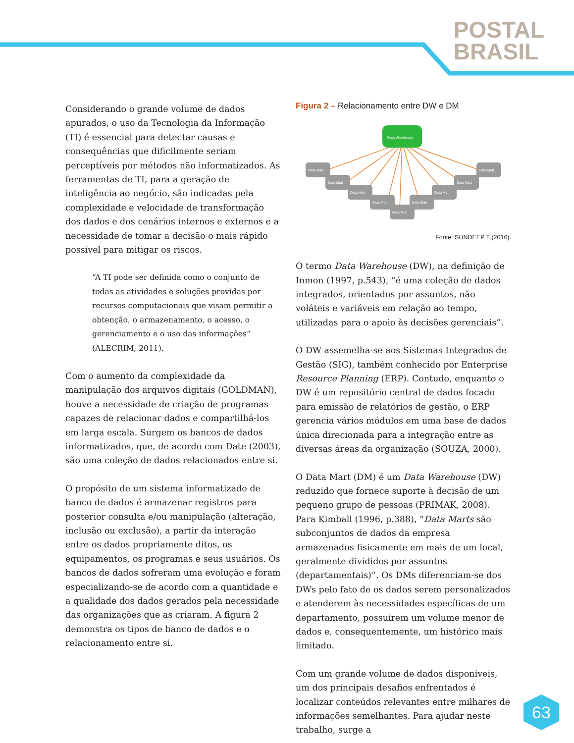POSTAL
BRASIL
Considerando o grande volume de dados apurados, o uso da Tecnologia da Informação (TI) é essencial para detectar causas e consequências que dificilmente seriam perceptíveis por métodos não informatizados. As ferramentas de TI, para a geração de inteligência ao negócio, são indicadas pela complexidade e velocidade de transformação dos dados e dos cenários internos e externos e a necessidade de tomar a decisão o mais rápido possível para mitigar os riscos.
“A TI pode ser definida como o conjunto de todas as atividades e soluções providas por recursos computacionais que visam permitir a obtenção, o armazenamento, o acesso, o gerenciamento e o uso das informações” (ALECRIM, 2011).
Com o aumento da complexidade da manipulação dos arquivos digitais (GOLDMAN), houve a necessidade de criação de programas capazes de relacionar dados e compartilhá-los em larga escala. Surgem os bancos de dados informatizados, que, de acordo com Date (2003), são uma coleção de dados relacionados entre si.
O propósito de um sistema informatizado de banco de dados é armazenar registros para posterior consulta e/ou manipulação (alteração, inclusão ou exclusão), a partir da interação entre os dados propriamente ditos, os equipamentos, os programas e seus usuários. Os bancos de dados sofreram uma evolução e foram especializando-se de acordo com a quantidade e a qualidade dos dados gerados pela necessidade das organizações que as criaram. A figura 2 demonstra os tipos de banco de dados e o relacionamento entre si.
Figura 2 – Relacionamento entre DW e DM
Data Warehouse
Data Mart
Data Mart
Data Mart
Data Mart
Data Mart
Data Mart
Data Mart
Data Mart
Data Mart
Fonte: SUNDEEP T (2016).
O termo Data Warehouse (DW), na definição de Inmon (1997, p.543), “é uma coleção de dados integrados, orientados por assuntos, não voláteis e variáveis em relação ao tempo, utilizadas para o apoio às decisões gerenciais”.
O DW assemelha-se aos Sistemas Integrados de Gestão (SIG), também conhecido por Enterprise Resource Planning (ERP). Contudo, enquanto o DW é um repositório central de dados focado para emissão de relatórios de gestão, o ERP gerencia vários módulos em uma base de dados única direcionada para a integração entre as diversas áreas da organização (SOUZA, 2000).
O Data Mart (DM) é um Data Warehouse (DW) reduzido que fornece suporte à decisão de um pequeno grupo de pessoas (PRIMAK, 2008). Para Kimball (1996, p.388), “Data Marts são subconjuntos de dados da empresa armazenados fisicamente em mais de um local, geralmente divididos por assuntos (departamentais)”. Os DMs diferenciam-se dos DWs pelo fato de os dados serem personalizados e atenderem às necessidades específicas de um departamento, possuírem um volume menor de dados e, consequentemente, um histórico mais limitado.
Com um grande volume de dados disponíveis, um dos principais desafios enfrentados é localizar conteúdos relevantes entre milhares de informações semelhantes. Para ajudar neste trabalho, surge a
63